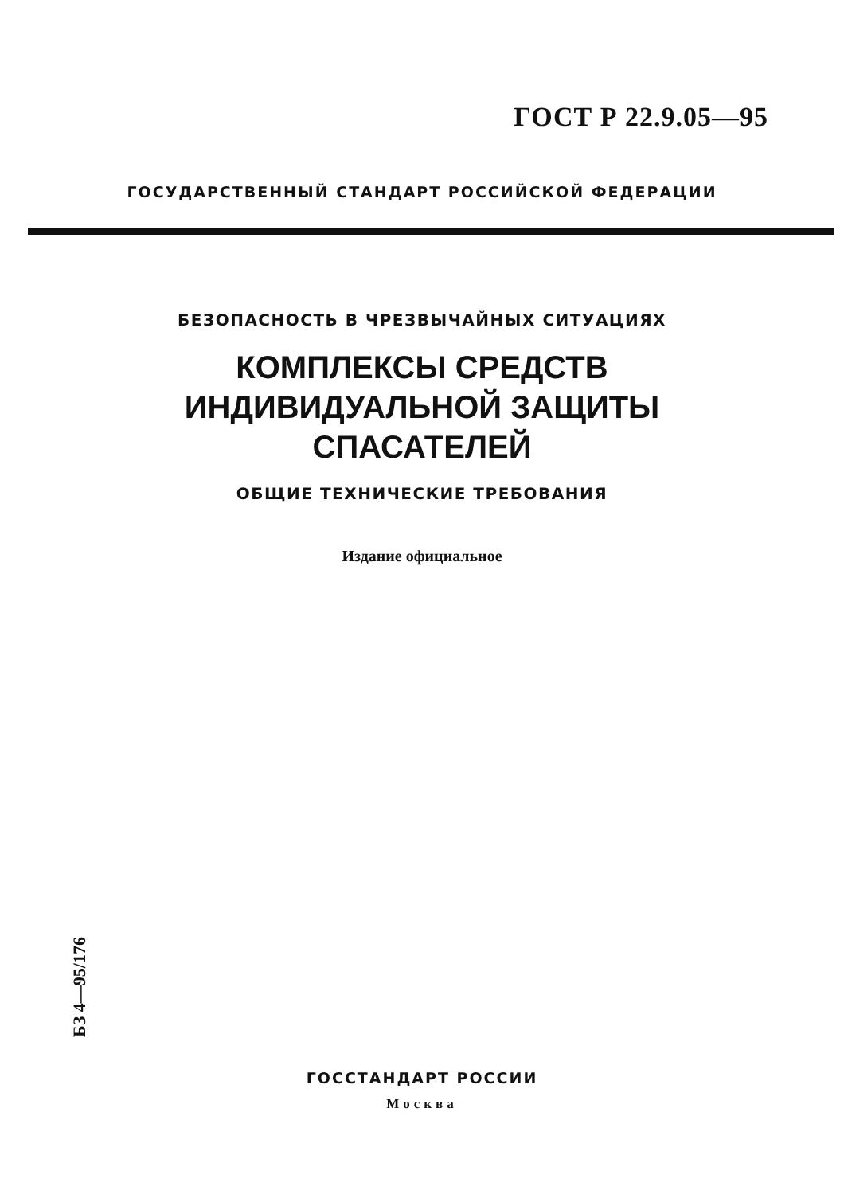ГОСТ Р 22.9.05—95
ГОСУДАРСТВЕННЫЙ СТАНДАРТ РОССИЙСКОЙ ФЕДЕРАЦИИ
БЕЗОПАСНОСТЬ В ЧРЕЗВЫЧАЙНЫХ СИТУАЦИЯХ
КОМПЛЕКСЫ СРЕДСТВ
ИНДИВИДУАЛЬНОЙ ЗАЩИТЫ
СПАСАТЕЛЕЙ
ОБЩИЕ ТЕХНИЧЕСКИЕ ТРЕБОВАНИЯ
Издание официальное
БЗ 4—95/176
ГОССТАНДАРТ РОССИИ
Москва